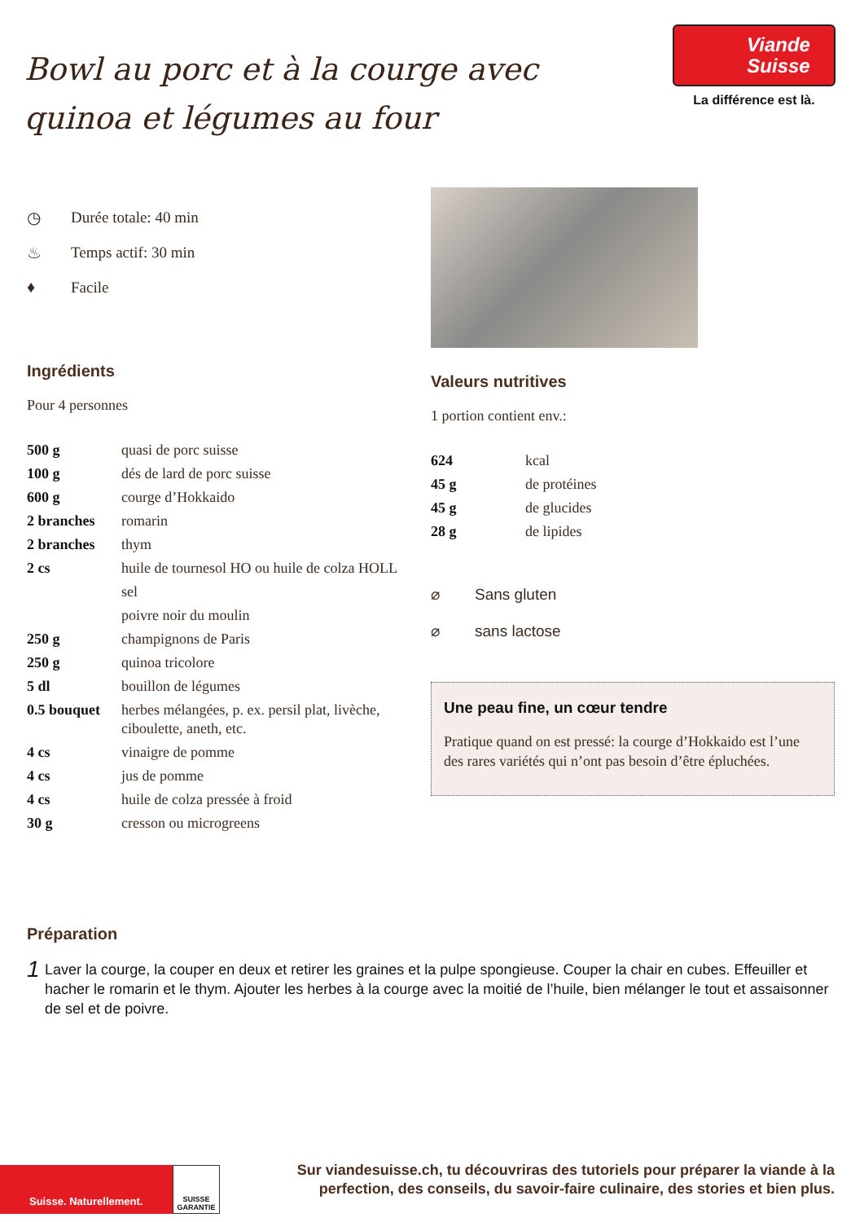Bowl au porc et à la courge avec quinoa et légumes au four
Viande
Suisse
La différence est là.
◷ Durée totale: 40 min
♨ Temps actif: 30 min
♦ Facile
Ingrédients
Pour 4 personnes
| 500 g | quasi de porc suisse |
| 100 g | dés de lard de porc suisse |
| 600 g | courge d’Hokkaido |
| 2 branches | romarin |
| 2 branches | thym |
| 2 cs | huile de tournesol HO ou huile de colza HOLL |
| | sel |
| | poivre noir du moulin |
| 250 g | champignons de Paris |
| 250 g | quinoa tricolore |
| 5 dl | bouillon de légumes |
| 0.5 bouquet | herbes mélangées, p. ex. persil plat, livèche, ciboulette, aneth, etc. |
| 4 cs | vinaigre de pomme |
| 4 cs | jus de pomme |
| 4 cs | huile de colza pressée à froid |
| 30 g | cresson ou microgreens |
Valeurs nutritives
1 portion contient env.:
| 624 | kcal |
| 45 g | de protéines |
| 45 g | de glucides |
| 28 g | de lipides |
⌀ Sans gluten
⌀ sans lactose
Une peau fine, un cœur tendre
Pratique quand on est pressé: la courge d’Hokkaido est l’une des rares variétés qui n’ont pas besoin d’être épluchées.
Préparation
1 Laver la courge, la couper en deux et retirer les graines et la pulpe spongieuse. Couper la chair en cubes. Effeuiller et hacher le romarin et le thym. Ajouter les herbes à la courge avec la moitié de l’huile, bien mélanger le tout et assaisonner de sel et de poivre.
Suisse. Naturellement.
SUISSE GARANTIE
Sur viandesuisse.ch, tu découvriras des tutoriels pour préparer la viande à la perfection, des conseils, du savoir-faire culinaire, des stories et bien plus.